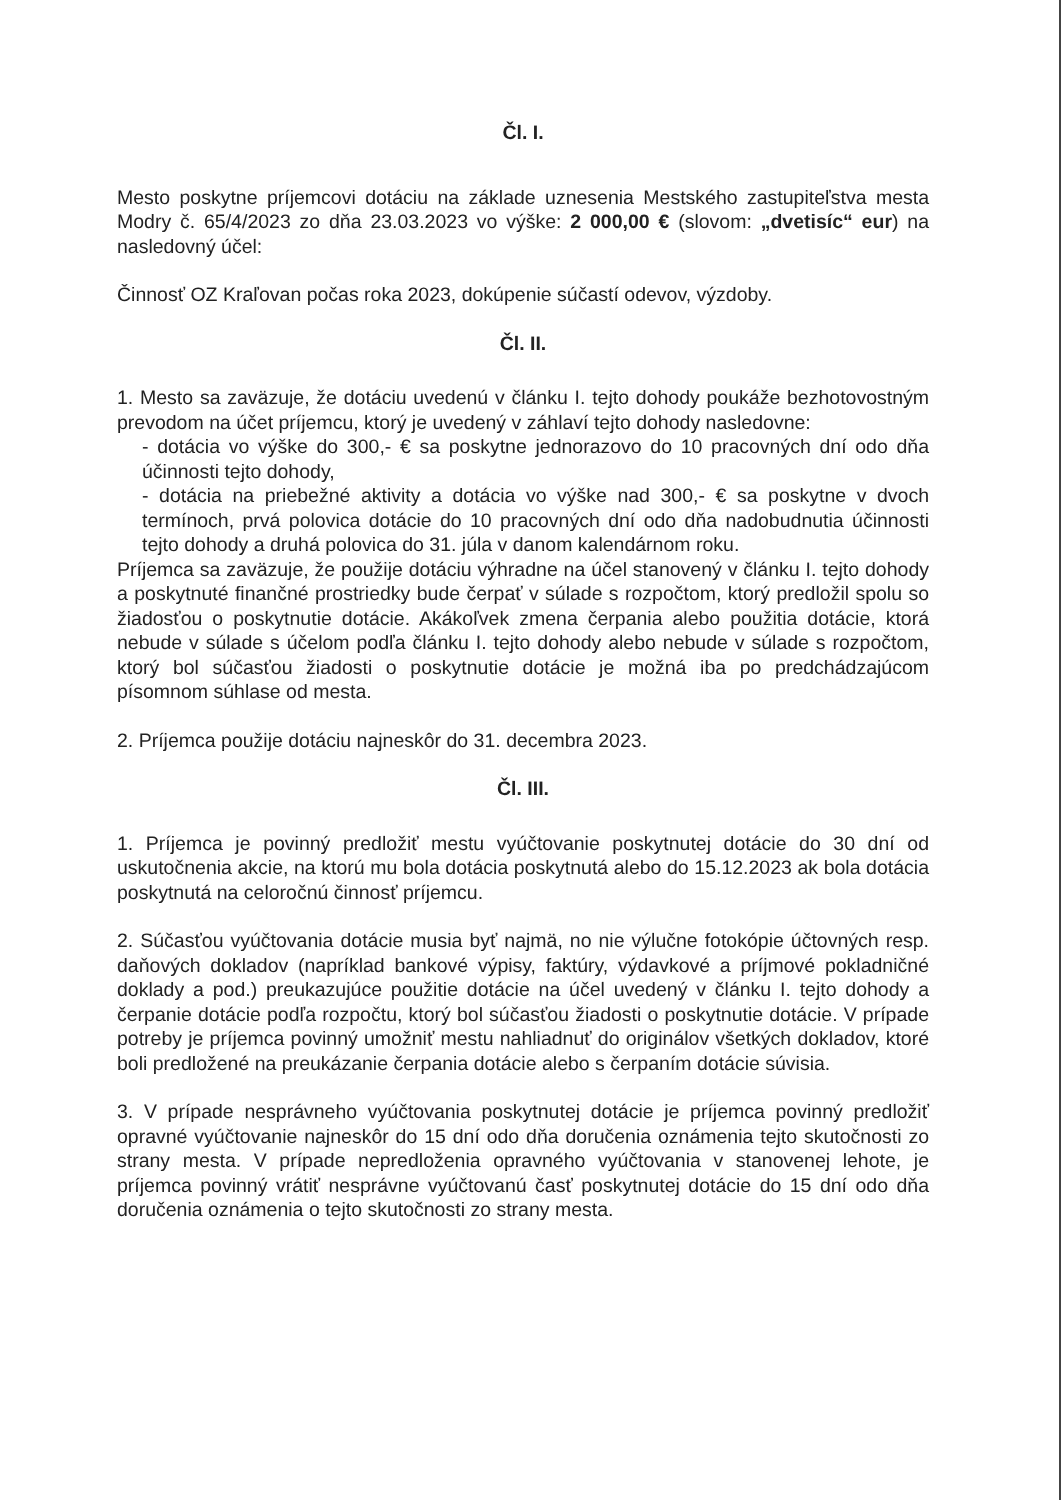Čl. I.
Mesto poskytne príjemcovi dotáciu na základe uznesenia Mestského zastupiteľstva mesta Modry č. 65/4/2023 zo dňa 23.03.2023 vo výške: 2 000,00 € (slovom: „dvetisíc“ eur) na nasledovný účel:
Činnosť OZ Kraľovan počas roka 2023, dokúpenie súčastí odevov, výzdoby.
Čl. II.
1. Mesto sa zaväzuje, že dotáciu uvedenú v článku I. tejto dohody poukáže bezhotovostným prevodom na účet príjemcu, ktorý je uvedený v záhlaví tejto dohody nasledovne:
- dotácia vo výške do 300,- € sa poskytne jednorazovo do 10 pracovných dní odo dňa účinnosti tejto dohody,
- dotácia na priebežné aktivity a dotácia vo výške nad 300,- € sa poskytne v dvoch termínoch, prvá polovica dotácie do 10 pracovných dní odo dňa nadobudnutia účinnosti tejto dohody a druhá polovica do 31. júla v danom kalendárnom roku.
Príjemca sa zaväzuje, že použije dotáciu výhradne na účel stanovený v článku I. tejto dohody a poskytnuté finančné prostriedky bude čerpať v súlade s rozpočtom, ktorý predložil spolu so žiadosťou o poskytnutie dotácie. Akákoľvek zmena čerpania alebo použitia dotácie, ktorá nebude v súlade s účelom podľa článku I. tejto dohody alebo nebude v súlade s rozpočtom, ktorý bol súčasťou žiadosti o poskytnutie dotácie je možná iba po predchádzajúcom písomnom súhlase od mesta.
2. Príjemca použije dotáciu najneskôr do 31. decembra 2023.
Čl. III.
1. Príjemca je povinný predložiť mestu vyúčtovanie poskytnutej dotácie do 30 dní od uskutočnenia akcie, na ktorú mu bola dotácia poskytnutá alebo do 15.12.2023 ak bola dotácia poskytnutá na celoročnú činnosť príjemcu.
2. Súčasťou vyúčtovania dotácie musia byť najmä, no nie výlučne fotokópie účtovných resp. daňových dokladov (napríklad bankové výpisy, faktúry, výdavkové a príjmové pokladničné doklady a pod.) preukazujúce použitie dotácie na účel uvedený v článku I. tejto dohody a čerpanie dotácie podľa rozpočtu, ktorý bol súčasťou žiadosti o poskytnutie dotácie. V prípade potreby je príjemca povinný umožniť mestu nahliadnuť do originálov všetkých dokladov, ktoré boli predložené na preukázanie čerpania dotácie alebo s čerpaním dotácie súvisia.
3. V prípade nesprávneho vyúčtovania poskytnutej dotácie je príjemca povinný predložiť opravné vyúčtovanie najneskôr do 15 dní odo dňa doručenia oznámenia tejto skutočnosti zo strany mesta. V prípade nepredloženia opravného vyúčtovania v stanovenej lehote, je príjemca povinný vrátiť nesprávne vyúčtovanú časť poskytnutej dotácie do 15 dní odo dňa doručenia oznámenia o tejto skutočnosti zo strany mesta.